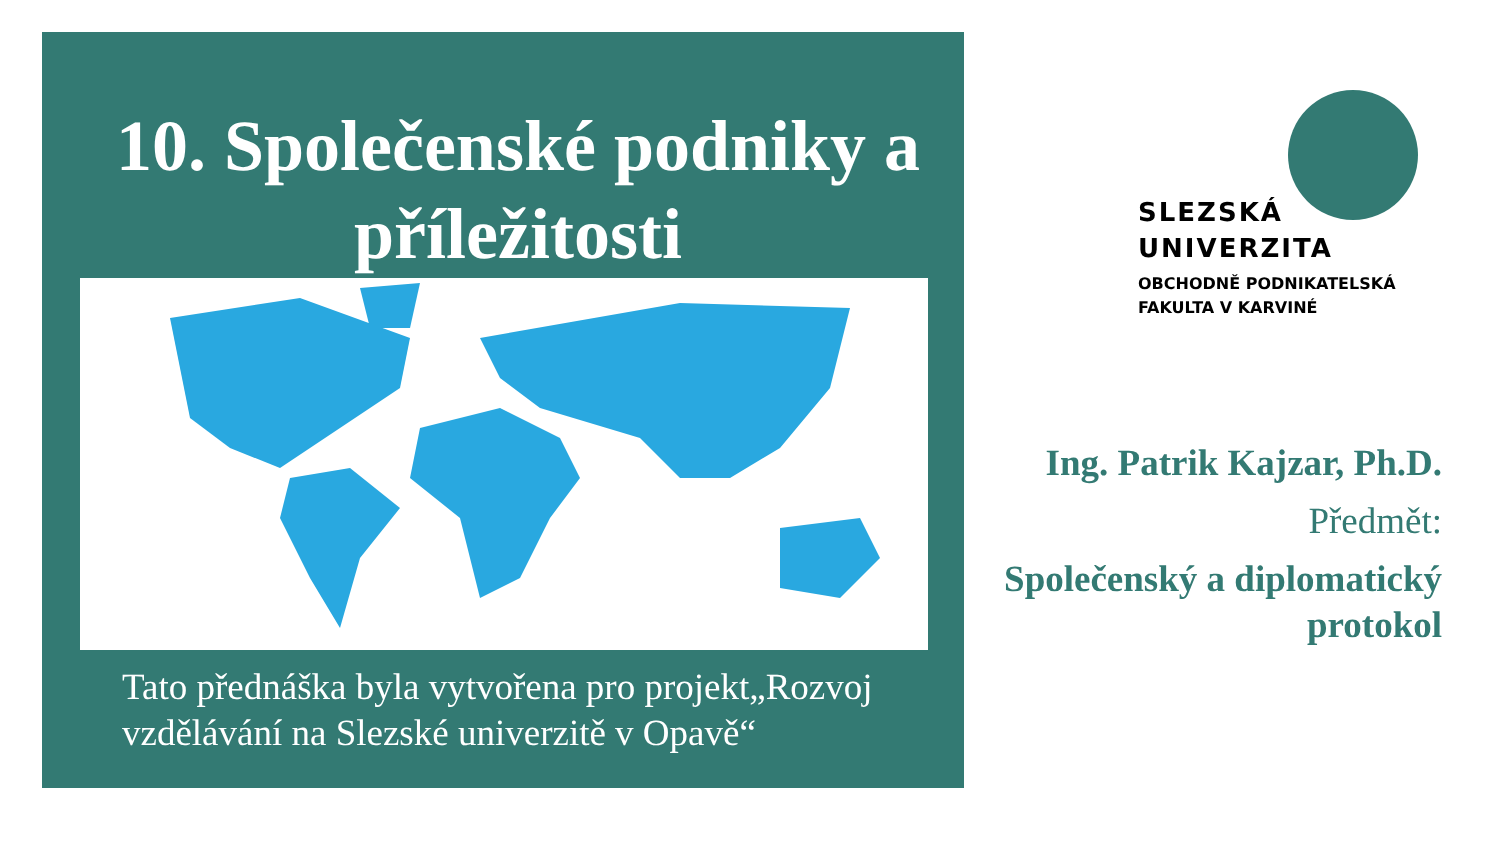10. Společenské podniky a příležitosti
Tato přednáška byla vytvořena pro projekt„Rozvoj
vzdělávání na Slezské univerzitě v Opavě“
SLEZSKÁ
UNIVERZITA
OBCHODNĚ PODNIKATELSKÁ
FAKULTA V KARVINÉ
Ing. Patrik Kajzar, Ph.D.
Předmět:
Společenský a diplomatický
protokol